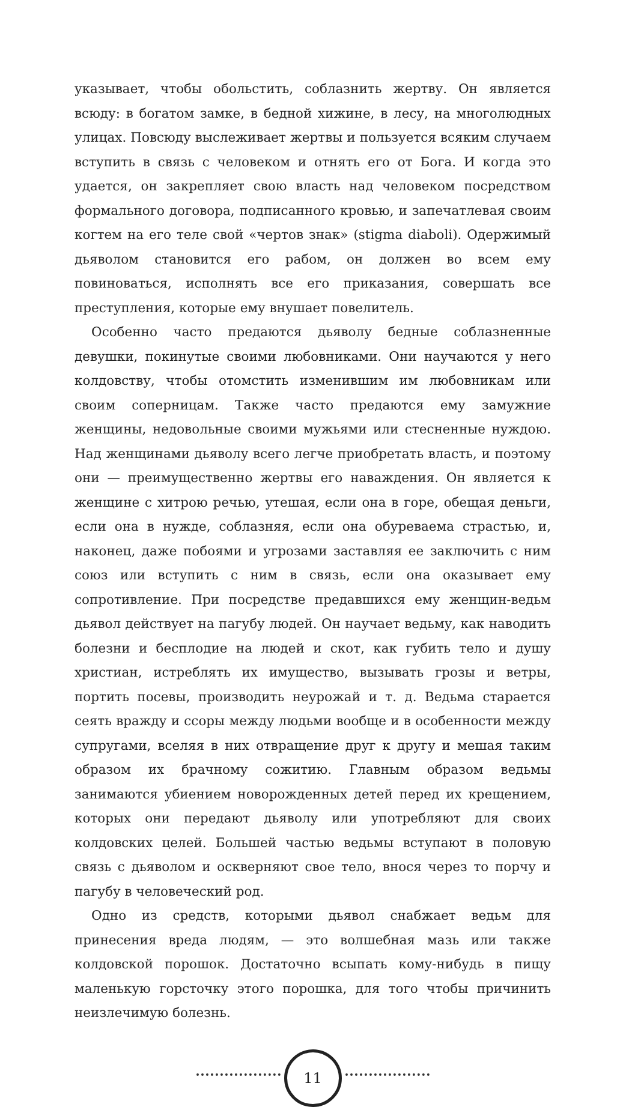указывает, чтобы обольстить, соблазнить жертву. Он является всюду: в богатом замке, в бедной хижине, в лесу, на многолюдных улицах. Повсюду выслеживает жертвы и пользуется всяким случаем вступить в связь с человеком и отнять его от Бога. И когда это удается, он закрепляет свою власть над человеком посредством формального договора, подписанного кровью, и запечатлевая своим когтем на его теле свой «чертов знак» (stigma diaboli). Одержимый дьяволом становится его рабом, он должен во всем ему повиноваться, исполнять все его приказания, совершать все преступления, которые ему внушает повелитель.
Особенно часто предаются дьяволу бедные соблазненные девушки, покинутые своими любовниками. Они научаются у него колдовству, чтобы отомстить изменившим им любовникам или своим соперницам. Также часто предаются ему замужние женщины, недовольные своими мужьями или стесненные нуждою. Над женщинами дьяволу всего легче приобретать власть, и поэтому они — преимущественно жертвы его наваждения. Он является к женщине с хитрою речью, утешая, если она в горе, обещая деньги, если она в нужде, соблазняя, если она обуреваема страстью, и, наконец, даже побоями и угрозами заставляя ее заключить с ним союз или вступить с ним в связь, если она оказывает ему сопротивление. При посредстве предавшихся ему женщин-ведьм дьявол действует на пагубу людей. Он научает ведьму, как наводить болезни и бесплодие на людей и скот, как губить тело и душу христиан, истреблять их имущество, вызывать грозы и ветры, портить посевы, производить неурожай и т. д. Ведьма старается сеять вражду и ссоры между людьми вообще и в особенности между супругами, вселяя в них отвращение друг к другу и мешая таким образом их брачному сожитию. Главным образом ведьмы занимаются убиением новорожденных детей перед их крещением, которых они передают дьяволу или употребляют для своих колдовских целей. Большей частью ведьмы вступают в половую связь с дьяволом и оскверняют свое тело, внося через то порчу и пагубу в человеческий род.
Одно из средств, которыми дьявол снабжает ведьм для принесения вреда людям, — это волшебная мазь или также колдовской порошок. Достаточно всыпать кому-нибудь в пищу маленькую горсточку этого порошка, для того чтобы причинить неизлечимую болезнь.
11